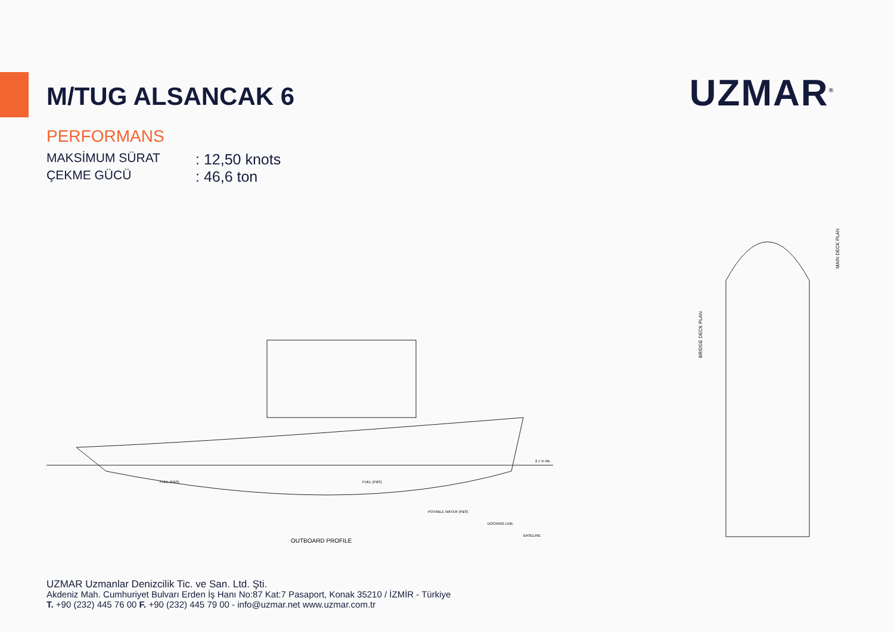M/TUG ALSANCAK 6
UZMAR<sup>®</sup>
PERFORMANS
MAKSİMUM SÜRAT: 12,50 knots
ÇEKME GÜCÜ: 46,6 ton
OUTBOARD PROFILE
FUEL (P&S)
FUEL (P&S)
POTABLE WATER (P&S)
DOCKING LINE
BASELINE
2.7 m WL
BRIDGE DECK PLAN
MAIN DECK PLAN
UZMAR Uzmanlar Denizcilik Tic. ve San. Ltd. Şti.
Akdeniz Mah. Cumhuriyet Bulvarı Erden İş Hanı No:87 Kat:7 Pasaport, Konak 35210 / İZMİR - Türkiye
T. +90 (232) 445 76 00 F. +90 (232) 445 79 00 - info@uzmar.net www.uzmar.com.tr